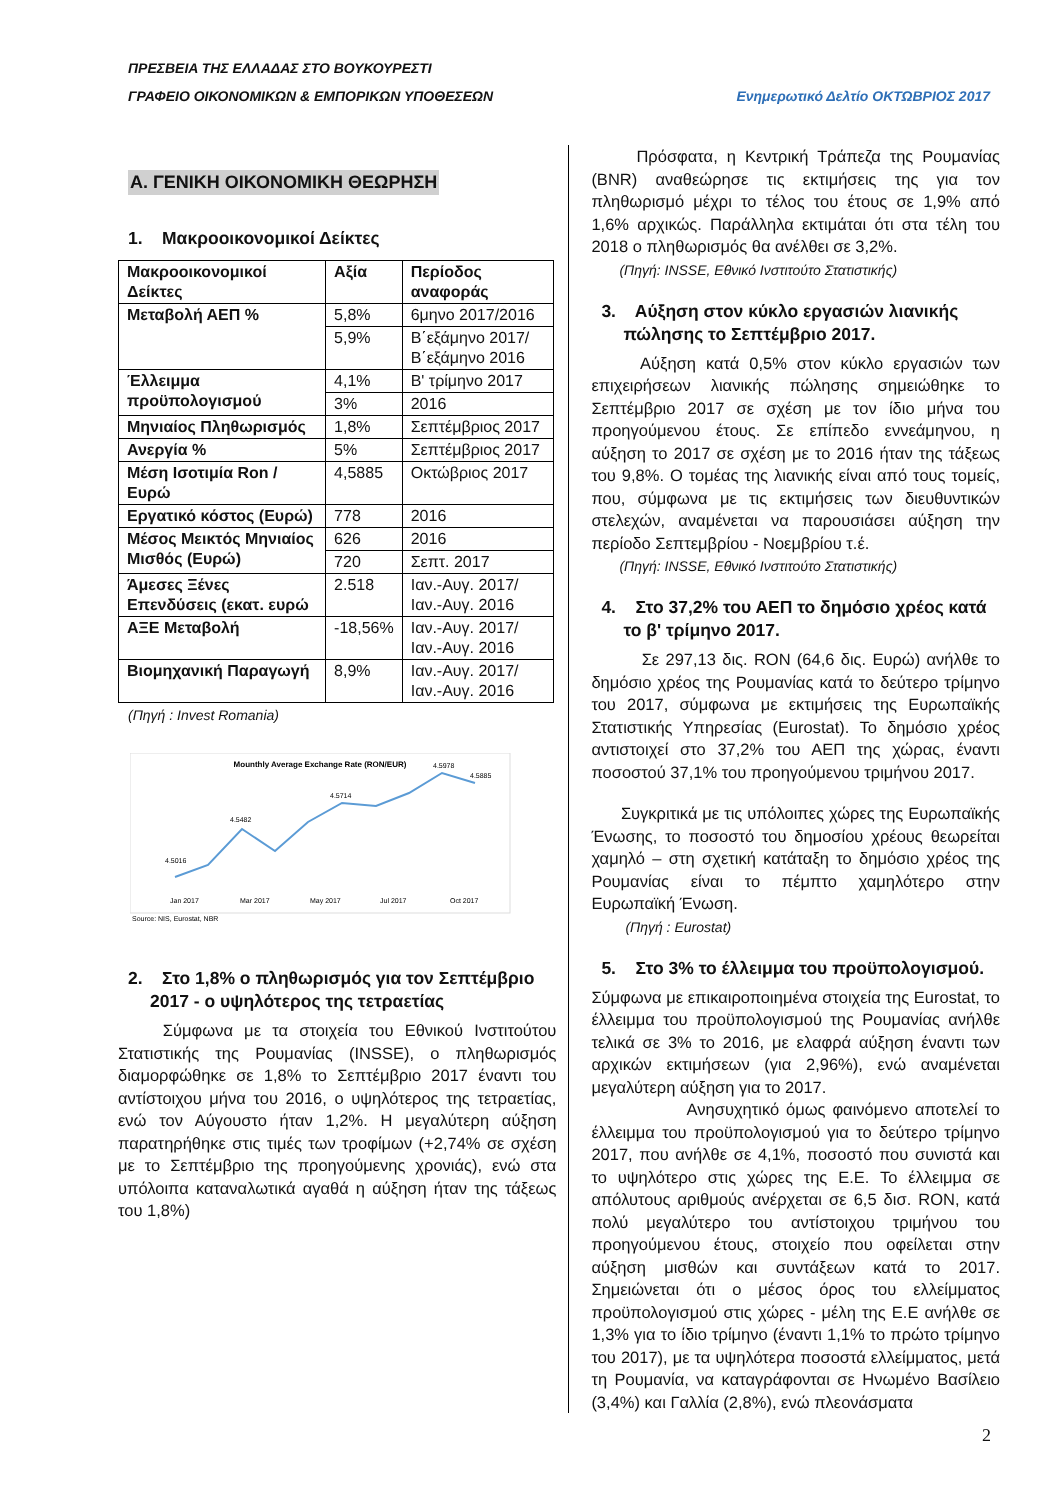ΠΡΕΣΒΕΙΑ ΤΗΣ ΕΛΛΑΔΑΣ ΣΤΟ ΒΟΥΚΟΥΡΕΣΤΙ
ΓΡΑΦΕΙΟ ΟΙΚΟΝΟΜΙΚΩΝ & ΕΜΠΟΡΙΚΩΝ ΥΠΟΘΕΣΕΩΝ Ενημερωτικό Δελτίο ΟΚΤΩΒΡΙΟΣ 2017
Α. ΓΕΝΙΚΗ ΟΙΚΟΝΟΜΙΚΗ ΘΕΩΡΗΣΗ
1. Μακροοικονομικοί Δείκτες
| Μακροοικονομικοί Δείκτες | Αξία | Περίοδος αναφοράς |
| Μεταβολή ΑΕΠ % | 5,8% | 6μηνο 2017/2016 |
| | 5,9% | Β΄εξάμηνο 2017/ Β΄εξάμηνο 2016 |
| Έλλειμμα προϋπολογισμού | 4,1% | Β' τρίμηνο 2017 |
| | 3% | 2016 |
| Μηνιαίος Πληθωρισμός | 1,8% | Σεπτέμβριος 2017 |
| Ανεργία % | 5% | Σεπτέμβριος 2017 |
| Μέση Ισοτιμία Ron / Ευρώ | 4,5885 | Οκτώβριος 2017 |
| Εργατικό κόστος (Ευρώ) | 778 | 2016 |
| Μέσος Μεικτός Μηνιαίος Μισθός (Ευρώ) | 626 | 2016 |
| | 720 | Σεπτ. 2017 |
| Άμεσες Ξένες Επενδύσεις (εκατ. ευρώ | 2.518 | Ιαν.-Αυγ. 2017/Ιαν.-Αυγ. 2016 |
| ΑΞΕ Μεταβολή | -18,56% | Ιαν.-Αυγ. 2017/Ιαν.-Αυγ. 2016 |
| Βιομηχανική Παραγωγή | 8,9% | Ιαν.-Αυγ. 2017/Ιαν.-Αυγ. 2016 |
(Πηγή : Invest Romania)
Mounthly Average Exchange Rate (RON/EUR)
4.5016
4.5482
4.5714
4.5978
4.5885
Jan 2017
Mar 2017
May 2017
Jul 2017
Oct 2017
Source: NIS, Eurostat, NBR
2. Στο 1,8% ο πληθωρισμός για τον Σεπτέμβριο 2017 - ο υψηλότερος της τετραετίας
Σύμφωνα με τα στοιχεία του Εθνικού Ινστιτούτου Στατιστικής της Ρουμανίας (INSSE), ο πληθωρισμός διαμορφώθηκε σε 1,8% το Σεπτέμβριο 2017 έναντι του αντίστοιχου μήνα του 2016, ο υψηλότερος της τετραετίας, ενώ τον Αύγουστο ήταν 1,2%. Η μεγαλύτερη αύξηση παρατηρήθηκε στις τιμές των τροφίμων (+2,74% σε σχέση με το Σεπτέμβριο της προηγούμενης χρονιάς), ενώ στα υπόλοιπα καταναλωτικά αγαθά η αύξηση ήταν της τάξεως του 1,8%)
Πρόσφατα, η Κεντρική Τράπεζα της Ρουμανίας (BNR) αναθεώρησε τις εκτιμήσεις της για τον πληθωρισμό μέχρι το τέλος του έτους σε 1,9% από 1,6% αρχικώς. Παράλληλα εκτιμάται ότι στα τέλη του 2018 ο πληθωρισμός θα ανέλθει σε 3,2%.
(Πηγή: INSSE, Εθνικό Ινστιτούτο Στατιστικής)
3. Αύξηση στον κύκλο εργασιών λιανικής πώλησης το Σεπτέμβριο 2017.
Αύξηση κατά 0,5% στον κύκλο εργασιών των επιχειρήσεων λιανικής πώλησης σημειώθηκε το Σεπτέμβριο 2017 σε σχέση με τον ίδιο μήνα του προηγούμενου έτους. Σε επίπεδο εννεάμηνου, η αύξηση το 2017 σε σχέση με το 2016 ήταν της τάξεως του 9,8%. Ο τομέας της λιανικής είναι από τους τομείς, που, σύμφωνα με τις εκτιμήσεις των διευθυντικών στελεχών, αναμένεται να παρουσιάσει αύξηση την περίοδο Σεπτεμβρίου - Νοεμβρίου τ.έ.
(Πηγή: INSSE, Εθνικό Ινστιτούτο Στατιστικής)
4. Στο 37,2% του ΑΕΠ το δημόσιο χρέος κατά το β' τρίμηνο 2017.
Σε 297,13 δις. RON (64,6 δις. Ευρώ) ανήλθε το δημόσιο χρέος της Ρουμανίας κατά το δεύτερο τρίμηνο του 2017, σύμφωνα με εκτιμήσεις της Ευρωπαϊκής Στατιστικής Υπηρεσίας (Eurostat). Το δημόσιο χρέος αντιστοιχεί στο 37,2% του ΑΕΠ της χώρας, έναντι ποσοστού 37,1% του προηγούμενου τριμήνου 2017.
Συγκριτικά με τις υπόλοιπες χώρες της Ευρωπαϊκής Ένωσης, το ποσοστό του δημοσίου χρέους θεωρείται χαμηλό – στη σχετική κατάταξη το δημόσιο χρέος της Ρουμανίας είναι το πέμπτο χαμηλότερο στην Ευρωπαϊκή Ένωση.
(Πηγή : Eurostat)
5. Στο 3% το έλλειμμα του προϋπολογισμού.
Σύμφωνα με επικαιροποιημένα στοιχεία της Eurostat, το έλλειμμα του προϋπολογισμού της Ρουμανίας ανήλθε τελικά σε 3% το 2016, με ελαφρά αύξηση έναντι των αρχικών εκτιμήσεων (για 2,96%), ενώ αναμένεται μεγαλύτερη αύξηση για το 2017.
Ανησυχητικό όμως φαινόμενο αποτελεί το έλλειμμα του προϋπολογισμού για το δεύτερο τρίμηνο 2017, που ανήλθε σε 4,1%, ποσοστό που συνιστά και το υψηλότερο στις χώρες της Ε.Ε. Το έλλειμμα σε απόλυτους αριθμούς ανέρχεται σε 6,5 δισ. RON, κατά πολύ μεγαλύτερο του αντίστοιχου τριμήνου του προηγούμενου έτους, στοιχείο που οφείλεται στην αύξηση μισθών και συντάξεων κατά το 2017. Σημειώνεται ότι ο μέσος όρος του ελλείμματος προϋπολογισμού στις χώρες - μέλη της Ε.Ε ανήλθε σε 1,3% για το ίδιο τρίμηνο (έναντι 1,1% το πρώτο τρίμηνο του 2017), με τα υψηλότερα ποσοστά ελλείμματος, μετά τη Ρουμανία, να καταγράφονται σε Ηνωμένο Βασίλειο (3,4%) και Γαλλία (2,8%), ενώ πλεονάσματα
2